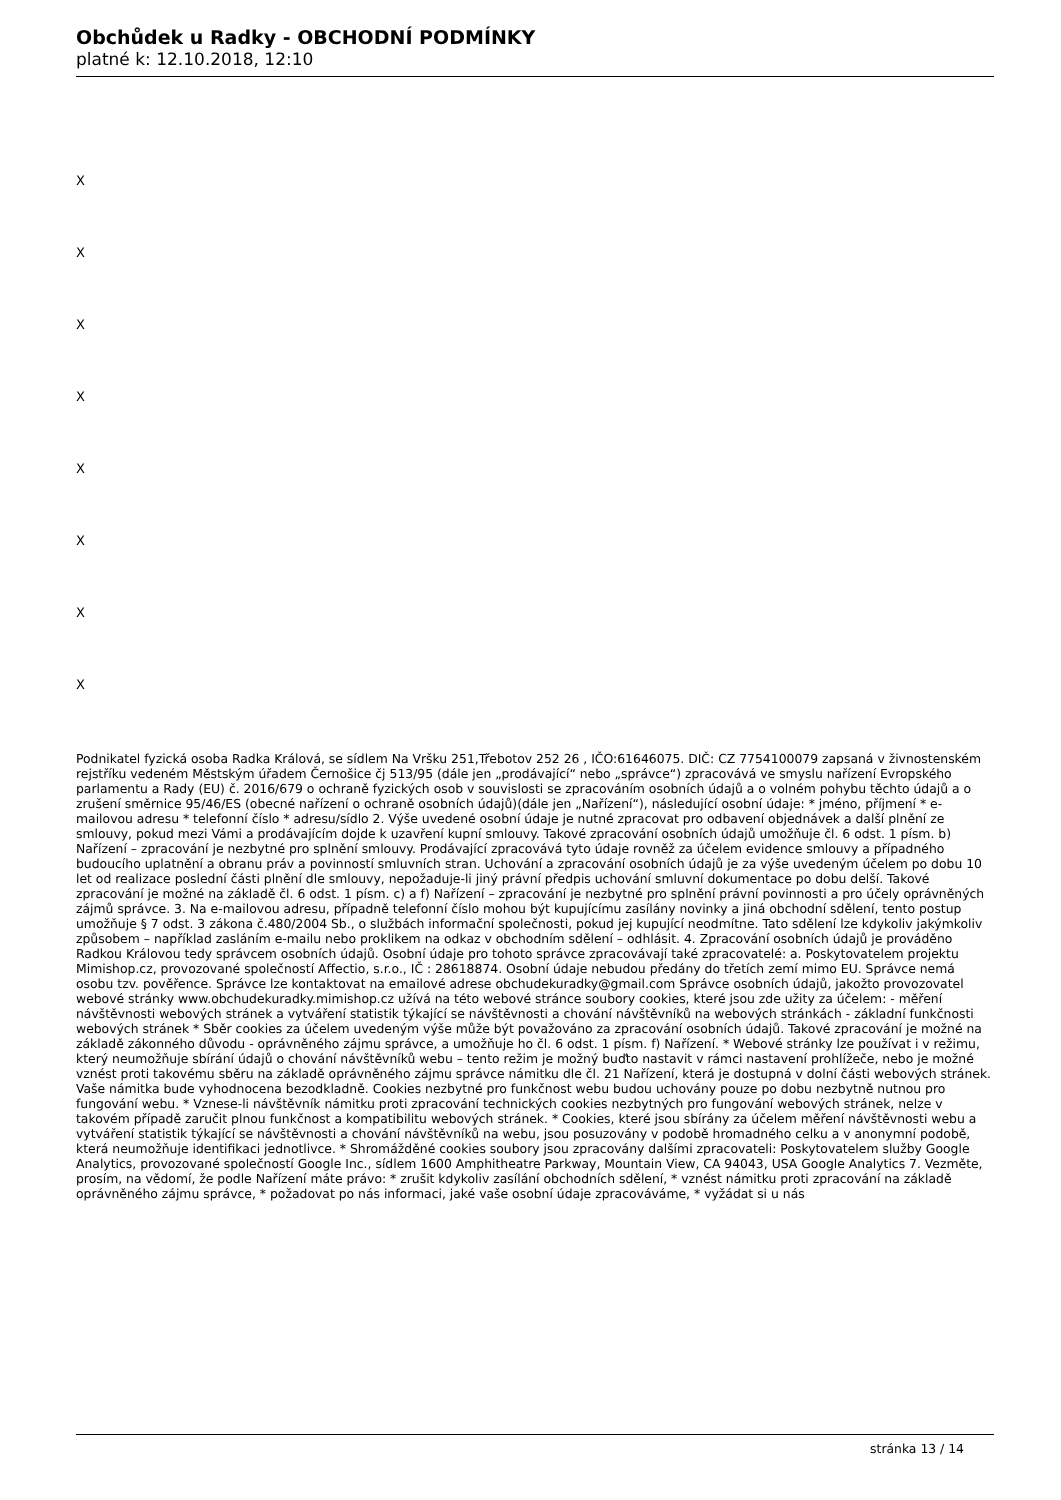Obchůdek u Radky - OBCHODNÍ PODMÍNKY
platné k: 12.10.2018, 12:10
X
X
X
X
X
X
X
X
Podnikatel fyzická osoba Radka Králová, se sídlem Na Vršku 251,Třebotov 252 26 , IČO:61646075. DIČ: CZ 7754100079 zapsaná v živnostenském rejstříku vedeném Městským úřadem Černošice čj 513/95 (dále jen „prodávající“ nebo „správce“) zpracovává ve smyslu nařízení Evropského parlamentu a Rady (EU) č. 2016/679 o ochraně fyzických osob v souvislosti se zpracováním osobních údajů a o volném pohybu těchto údajů a o zrušení směrnice 95/46/ES (obecné nařízení o ochraně osobních údajů)(dále jen „Nařízení“), následující osobní údaje: * jméno, příjmení * e-mailovou adresu * telefonní číslo * adresu/sídlo 2. Výše uvedené osobní údaje je nutné zpracovat pro odbavení objednávek a další plnění ze smlouvy, pokud mezi Vámi a prodávajícím dojde k uzavření kupní smlouvy. Takové zpracování osobních údajů umožňuje čl. 6 odst. 1 písm. b) Nařízení – zpracování je nezbytné pro splnění smlouvy. Prodávající zpracovává tyto údaje rovněž za účelem evidence smlouvy a případného budoucího uplatnění a obranu práv a povinností smluvních stran. Uchování a zpracování osobních údajů je za výše uvedeným účelem po dobu 10 let od realizace poslední části plnění dle smlouvy, nepožaduje-li jiný právní předpis uchování smluvní dokumentace po dobu delší. Takové zpracování je možné na základě čl. 6 odst. 1 písm. c) a f) Nařízení – zpracování je nezbytné pro splnění právní povinnosti a pro účely oprávněných zájmů správce. 3. Na e-mailovou adresu, případně telefonní číslo mohou být kupujícímu zasílány novinky a jiná obchodní sdělení, tento postup umožňuje § 7 odst. 3 zákona č.480/2004 Sb., o službách informační společnosti, pokud jej kupující neodmítne. Tato sdělení lze kdykoliv jakýmkoliv způsobem – například zasláním e-mailu nebo proklikem na odkaz v obchodním sdělení – odhlásit. 4. Zpracování osobních údajů je prováděno Radkou Královou tedy správcem osobních údajů. Osobní údaje pro tohoto správce zpracovávají také zpracovatelé: a. Poskytovatelem projektu Mimishop.cz, provozované společností Affectio, s.r.o., IČ : 28618874. Osobní údaje nebudou předány do třetích zemí mimo EU. Správce nemá osobu tzv. pověřence. Správce lze kontaktovat na emailové adrese obchudekuradky@gmail.com Správce osobních údajů, jakožto provozovatel webové stránky www.obchudekuradky.mimishop.cz užívá na této webové stránce soubory cookies, které jsou zde užity za účelem: - měření návštěvnosti webových stránek a vytváření statistik týkající se návštěvnosti a chování návštěvníků na webových stránkách - základní funkčnosti webových stránek * Sběr cookies za účelem uvedeným výše může být považováno za zpracování osobních údajů. Takové zpracování je možné na základě zákonného důvodu - oprávněného zájmu správce, a umožňuje ho čl. 6 odst. 1 písm. f) Nařízení. * Webové stránky lze používat i v režimu, který neumožňuje sbírání údajů o chování návštěvníků webu – tento režim je možný buďto nastavit v rámci nastavení prohlížeče, nebo je možné vznést proti takovému sběru na základě oprávněného zájmu správce námitku dle čl. 21 Nařízení, která je dostupná v dolní části webových stránek. Vaše námitka bude vyhodnocena bezodkladně. Cookies nezbytné pro funkčnost webu budou uchovány pouze po dobu nezbytně nutnou pro fungování webu. * Vznese-li návštěvník námitku proti zpracování technických cookies nezbytných pro fungování webových stránek, nelze v takovém případě zaručit plnou funkčnost a kompatibilitu webových stránek. * Cookies, které jsou sbírány za účelem měření návštěvnosti webu a vytváření statistik týkající se návštěvnosti a chování návštěvníků na webu, jsou posuzovány v podobě hromadného celku a v anonymní podobě, která neumožňuje identifikaci jednotlivce. * Shromážděné cookies soubory jsou zpracovány dalšími zpracovateli: Poskytovatelem služby Google Analytics, provozované společností Google Inc., sídlem 1600 Amphitheatre Parkway, Mountain View, CA 94043, USA Google Analytics 7. Vezměte, prosím, na vědomí, že podle Nařízení máte právo: * zrušit kdykoliv zasílání obchodních sdělení, * vznést námitku proti zpracování na základě oprávněného zájmu správce, * požadovat po nás informaci, jaké vaše osobní údaje zpracováváme, * vyžádat si u nás
stránka 13 / 14